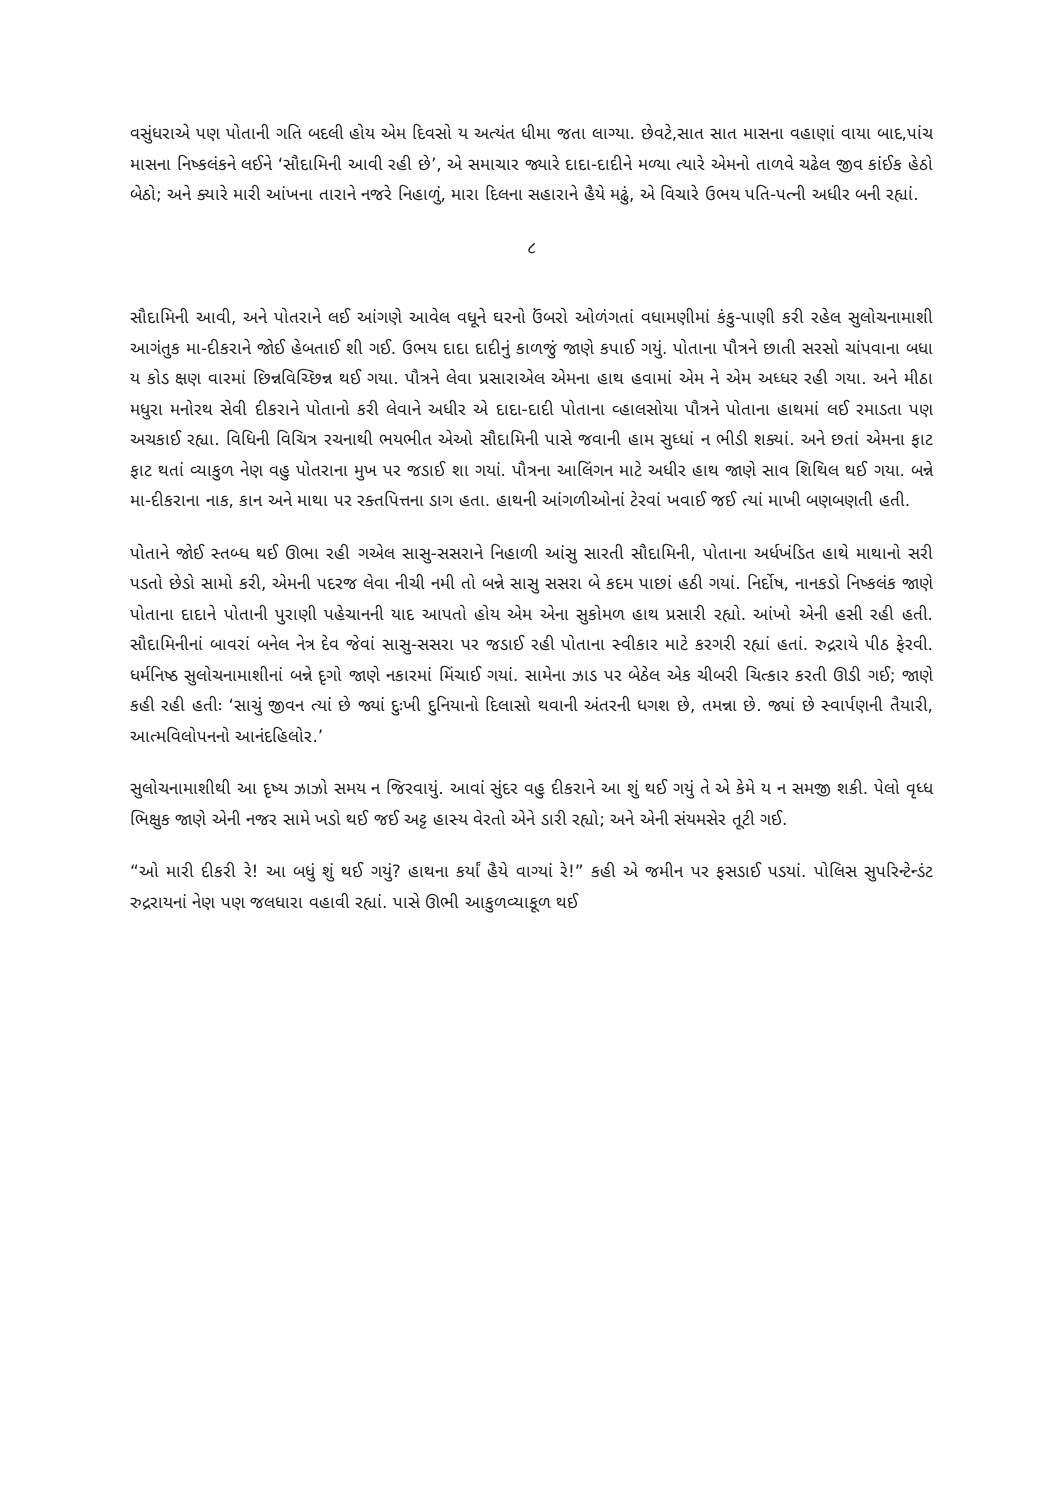વસુંધરાએ પણ પોતાની ગતિ બદલી હોય એમ દિવસો ય અત્યંત ધીમા જતા લાગ્યા. છેવટે,સાત સાત માસના વહાણાં વાયા બાદ,પાંચ માસના નિષ્કલંકને લઈને ‘સૌદામિની આવી રહી છે’, એ સમાચાર જ્યારે દાદા-દાદીને મળ્યા ત્યારે એમનો તાળવે ચઢેલ જીવ કાંઈક હેઠો બેઠો; અને ક્યારે મારી આંખના તારાને નજરે નિહાળું, મારા દિલના સહારાને હૈયે મઢું, એ વિચારે ઉભય પતિ-પત્ની અધીર બની રહ્યાં.
૮
સૌદામિની આવી, અને પોતરાને લઈ આંગણે આવેલ વધૂને ઘરનો ઉંબરો ઓળંગતાં વધામણીમાં કંકુ-પાણી કરી રહેલ સુલોચનામાશી આગંતુક મા-દીકરાને જોઈ હેબતાઈ શી ગઈ. ઉભય દાદા દાદીનું કાળજું જાણે કપાઈ ગયું. પોતાના પૌત્રને છાતી સરસો ચાંપવાના બધા ય કોડ ક્ષણ વારમાં છિન્નવિચ્છિન્ન થઈ ગયા. પૌત્રને લેવા પ્રસારાએલ એમના હાથ હવામાં એમ ને એમ અધ્ધર રહી ગયા. અને મીઠા મધુરા મનોરથ સેવી દીકરાને પોતાનો કરી લેવાને અધીર એ દાદા-દાદી પોતાના વ્હાલસોયા પૌત્રને પોતાના હાથમાં લઈ રમાડતા પણ અચકાઈ રહ્યા. વિધિની વિચિત્ર રચનાથી ભયભીત એઓ સૌદામિની પાસે જવાની હામ સુધ્ધાં ન ભીડી શક્યાં. અને છતાં એમના ફાટ ફાટ થતાં વ્યાકુળ નેણ વહુ પોતરાના મુખ પર જડાઈ શા ગયાં. પૌત્રના આલિંગન માટે અધીર હાથ જાણે સાવ શિથિલ થઈ ગયા. બન્ને મા-દીકરાના નાક, કાન અને માથા પર રક્તપિત્તના ડાગ હતા. હાથની આંગળીઓનાં ટેરવાં ખવાઈ જઈ ત્યાં માખી બણબણતી હતી.
પોતાને જોઈ સ્તબ્ધ થઈ ઊભા રહી ગએલ સાસુ-સસરાને નિહાળી આંસુ સારતી સૌદામિની, પોતાના અર્ધખંડિત હાથે માથાનો સરી પડતો છેડો સામો કરી, એમની પદરજ લેવા નીચી નમી તો બન્ને સાસુ સસરા બે કદમ પાછાં હઠી ગયાં. નિર્દોષ, નાનકડો નિષ્કલંક જાણે પોતાના દાદાને પોતાની પુરાણી પહેચાનની યાદ આપતો હોય એમ એના સુકોમળ હાથ પ્રસારી રહ્યો. આંખો એની હસી રહી હતી. સૌદામિનીનાં બાવરાં બનેલ નેત્ર દેવ જેવાં સાસુ-સસરા પર જડાઈ રહી પોતાના સ્વીકાર માટે કરગરી રહ્યાં હતાં. રુદ્રરાયે પીઠ ફેરવી. ધર્મનિષ્ઠ સુલોચનામાશીનાં બન્ને દૃગો જાણે નકારમાં મિંચાઈ ગયાં. સામેના ઝાડ પર બેઠેલ એક ચીબરી ચિત્કાર કરતી ઊડી ગઈ; જાણે કહી રહી હતીઃ ‘સાચું જીવન ત્યાં છે જ્યાં દુઃખી દુનિયાનો દિલાસો થવાની અંતરની ધગશ છે, તમન્ના છે. જ્યાં છે સ્વાર્પણની તૈયારી, આત્મવિલોપનનો આનંદહિલોર.’
સુલોચનામાશીથી આ દૃષ્ય ઝાઝો સમય ન જિરવાયું. આવાં સુંદર વહુ દીકરાને આ શું થઈ ગયું તે એ કેમે ય ન સમજી શકી. પેલો વૃધ્ધ ભિક્ષુક જાણે એની નજર સામે ખડો થઈ જઈ અટ્ટ હાસ્ય વેરતો એને ડારી રહ્યો; અને એની સંયમસેર તૂટી ગઈ.
“ઓ મારી દીકરી રે! આ બધું શું થઈ ગયું? હાથના કર્યાં હૈયે વાગ્યાં રે!” કહી એ જમીન પર ફસડાઈ પડયાં. પોલિસ સુપરિન્ટેન્ડંટ રુદ્રરાયનાં નેણ પણ જલધારા વહાવી રહ્યાં. પાસે ઊભી આકુળવ્યાકૂળ થઈ